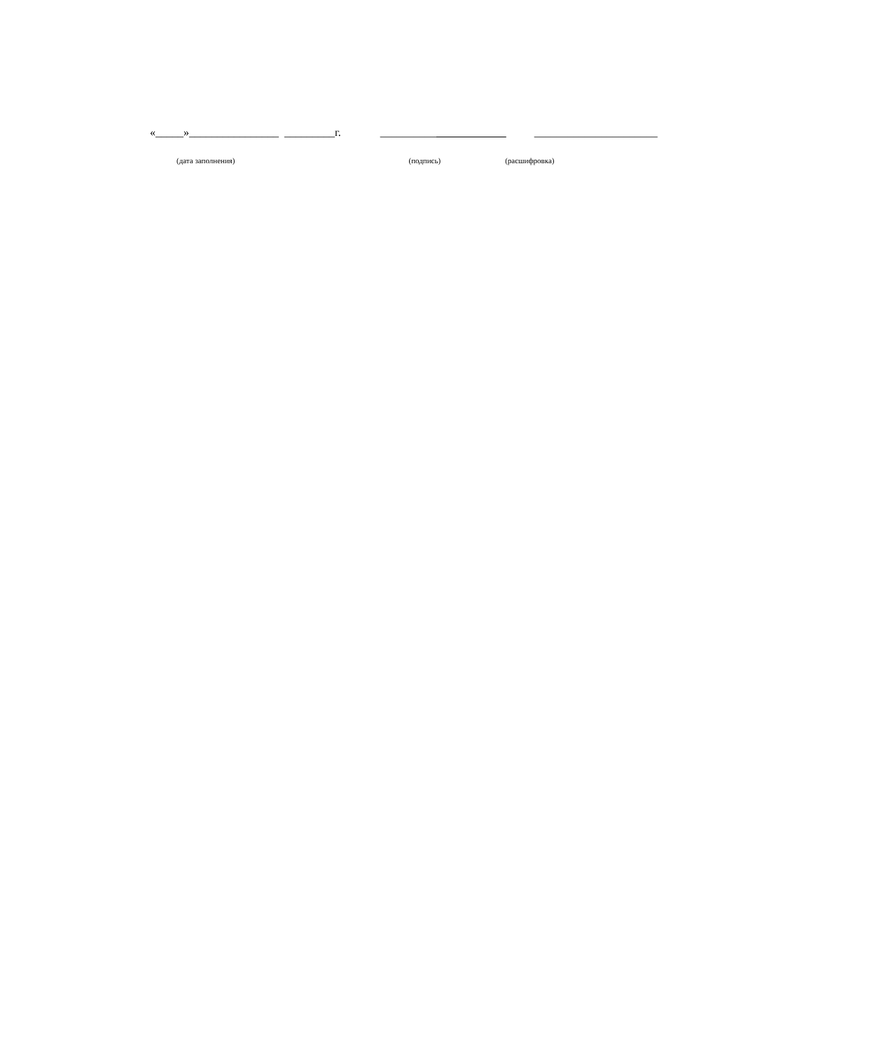«_____»________________ _________г. __________ ______________________
(дата заполнения) (подпись) (расшифровка)